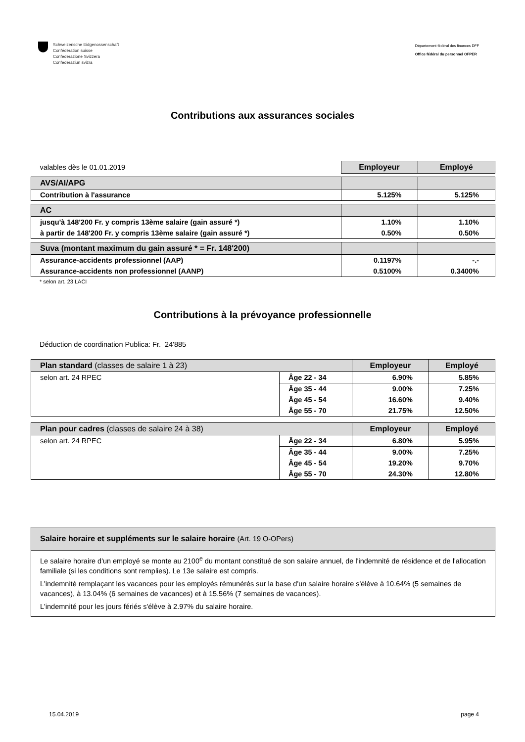Schweizerische Eidgenossenschaft
Confédération suisse
Confederazione Svizzera
Confederaziun svizra
Département fédéral des finances DFF
Office fédéral du personnel OFPER
Contributions aux assurances sociales
| valables dès le 01.01.2019 | Employeur | Employé |
| AVS/AI/APG | | |
| Contribution à l'assurance | 5.125% | 5.125% |
| AC | | |
| jusqu'à 148'200 Fr. y compris 13ème salaire (gain assuré *) | 1.10% | 1.10% |
| à partir de 148'200 Fr. y compris 13ème salaire (gain assuré *) | 0.50% | 0.50% |
| Suva (montant maximum du gain assuré * = Fr. 148'200) | | |
| Assurance-accidents professionnel (AAP) | 0.1197% | -.- |
| Assurance-accidents non professionnel (AANP) | 0.5100% | 0.3400% |
* selon art. 23 LACI
Contributions à la prévoyance professionnelle
Déduction de coordination Publica: Fr. 24'885
| Plan standard (classes de salaire 1 à 23) | | Employeur | Employé |
| selon art. 24 RPEC | Âge 22 - 34 | 6.90% | 5.85% |
| | Âge 35 - 44 | 9.00% | 7.25% |
| | Âge 45 - 54 | 16.60% | 9.40% |
| | Âge 55 - 70 | 21.75% | 12.50% |
| Plan pour cadres (classes de salaire 24 à 38) | | Employeur | Employé |
| selon art. 24 RPEC | Âge 22 - 34 | 6.80% | 5.95% |
| | Âge 35 - 44 | 9.00% | 7.25% |
| | Âge 45 - 54 | 19.20% | 9.70% |
| | Âge 55 - 70 | 24.30% | 12.80% |
Salaire horaire et suppléments sur le salaire horaire (Art. 19 O-OPers)
Le salaire horaire d'un employé se monte au 2100<sup>e</sup> du montant constitué de son salaire annuel, de l'indemnité de résidence et de l'allocation familiale (si les conditions sont remplies). Le 13e salaire est compris.
L'indemnité remplaçant les vacances pour les employés rémunérés sur la base d'un salaire horaire s'élève à 10.64% (5 semaines de vacances), à 13.04% (6 semaines de vacances) et à 15.56% (7 semaines de vacances).
L'indemnité pour les jours fériés s'élève à 2.97% du salaire horaire.
15.04.2019 page 4